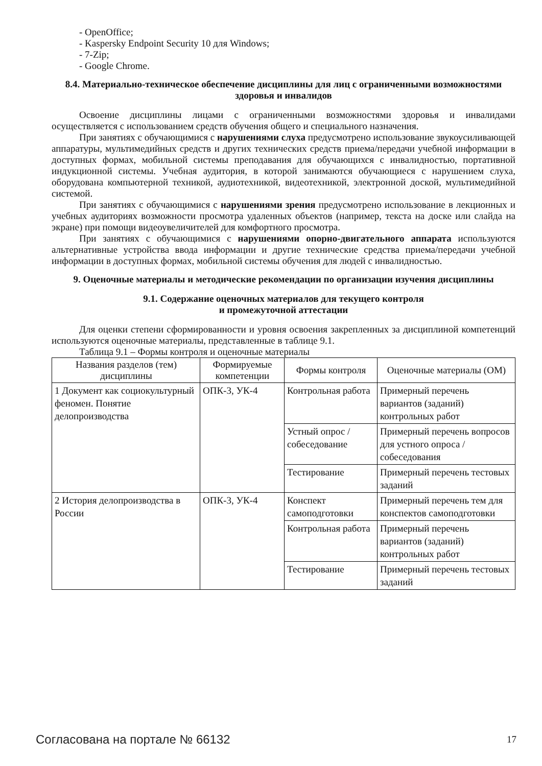- OpenOffice;
- Kaspersky Endpoint Security 10 для Windows;
- 7-Zip;
- Google Chrome.
8.4. Материально-техническое обеспечение дисциплины для лиц с ограниченными возможностями здоровья и инвалидов
Освоение дисциплины лицами с ограниченными возможностями здоровья и инвалидами осуществляется с использованием средств обучения общего и специального назначения.
При занятиях с обучающимися с нарушениями слуха предусмотрено использование звукоусиливающей аппаратуры, мультимедийных средств и других технических средств приема/передачи учебной информации в доступных формах, мобильной системы преподавания для обучающихся с инвалидностью, портативной индукционной системы. Учебная аудитория, в которой занимаются обучающиеся с нарушением слуха, оборудована компьютерной техникой, аудиотехникой, видеотехникой, электронной доской, мультимедийной системой.
При занятиях с обучающимися с нарушениями зрения предусмотрено использование в лекционных и учебных аудиториях возможности просмотра удаленных объектов (например, текста на доске или слайда на экране) при помощи видеоувеличителей для комфортного просмотра.
При занятиях с обучающимися с нарушениями опорно-двигательного аппарата используются альтернативные устройства ввода информации и другие технические средства приема/передачи учебной информации в доступных формах, мобильной системы обучения для людей с инвалидностью.
9. Оценочные материалы и методические рекомендации по организации изучения дисциплины
9.1. Содержание оценочных материалов для текущего контроля
и промежуточной аттестации
Для оценки степени сформированности и уровня освоения закрепленных за дисциплиной компетенций используются оценочные материалы, представленные в таблице 9.1.
Таблица 9.1 – Формы контроля и оценочные материалы
| Названия разделов (тем) дисциплины | Формируемые компетенции | Формы контроля | Оценочные материалы (ОМ) |
| --- | --- | --- | --- |
| 1 Документ как социокультурный феномен. Понятие делопроизводства | ОПК-3, УК-4 | Контрольная работа | Примерный перечень вариантов (заданий) контрольных работ |
| | | Устный опрос / собеседование | Примерный перечень вопросов для устного опроса / собеседования |
| | | Тестирование | Примерный перечень тестовых заданий |
| 2 История делопроизводства в России | ОПК-3, УК-4 | Конспект самоподготовки | Примерный перечень тем для конспектов самоподготовки |
| | | Контрольная работа | Примерный перечень вариантов (заданий) контрольных работ |
| | | Тестирование | Примерный перечень тестовых заданий |
Согласована на портале № 66132 17